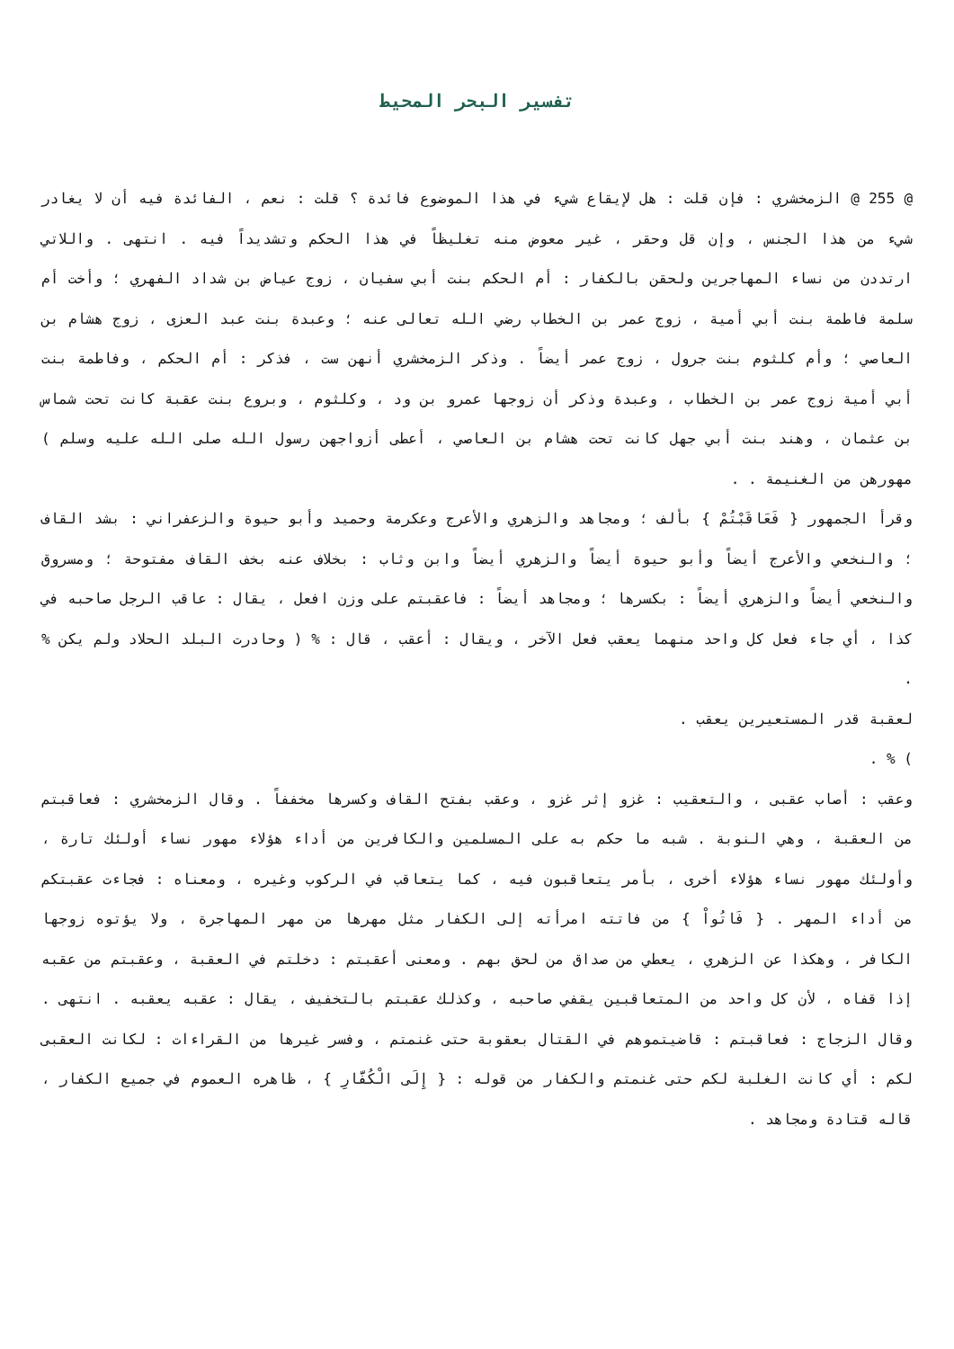تفسير البحر المحيط
@ 255 @ الزمخشري : فإن قلت : هل لإيقاع شيء في هذا الموضوع فائدة ؟ قلت : نعم ، الفائدة فيه أن لا يغادر شيء من هذا الجنس ، وإن قل وحقر ، غير معوض منه تغليظاً في هذا الحكم وتشديداً فيه . انتهى . واللاتي ارتددن من نساء المهاجرين ولحقن بالكفار : أم الحكم بنت أبي سفيان ، زوج عياض بن شداد الفهري ؛ وأخت أم سلمة فاطمة بنت أبي أمية ، زوج عمر بن الخطاب رضي الله تعالى عنه ؛ وعبدة بنت عبد العزى ، زوج هشام بن العاصي ؛ وأم كلثوم بنت جرول ، زوج عمر أيضاً . وذكر الزمخشري أنهن ست ، فذكر : أم الحكم ، وفاطمة بنت أبي أمية زوج عمر بن الخطاب ، وعبدة وذكر أن زوجها عمرو بن ود ، وكلثوم ، وبروع بنت عقبة كانت تحت شماس بن عثمان ، وهند بنت أبي جهل كانت تحت هشام بن العاصي ، أعطى أزواجهن رسول الله صلى الله عليه وسلم ) مهورهن من الغنيمة . .
وقرأ الجمهور { فَعَاقَبْتُمْ } بألف ؛ ومجاهد والزهري والأعرج وعكرمة وحميد وأبو حيوة والزعفراني : بشد القاف ؛ والنخعي والأعرج أيضاً وأبو حيوة أيضاً والزهري أيضاً وابن وثاب : بخلاف عنه بخف القاف مفتوحة ؛ ومسروق والنخعي أيضاً والزهري أيضاً : بكسرها ؛ ومجاهد أيضاً : فاعقبتم على وزن افعل ، يقال : عاقب الرجل صاحبه في كذا ، أي جاء فعل كل واحد منهما يعقب فعل الآخر ، ويقال : أعقب ، قال : % ( وحادرت البلد الحلاد ولم يكن % .
لعقبة قدر المستعيرين يعقب .
) % .
وعقب : أصاب عقبى ، والتعقيب : غزو إثر غزو ، وعقب بفتح القاف وكسرها مخففاً . وقال الزمخشري : فعاقبتم من العقبة ، وهي النوبة . شبه ما حكم به على المسلمين والكافرين من أداء هؤلاء مهور نساء أولئك تارة ، وأولئك مهور نساء هؤلاء أخرى ، بأمر يتعاقبون فيه ، كما يتعاقب في الركوب وغيره ، ومعناه : فجاءت عقبتكم من أداء المهر . { فَاتُواْ } من فاتته امرأته إلى الكفار مثل مهرها من مهر المهاجرة ، ولا يؤتوه زوجها الكافر ، وهكذا عن الزهري ، يعطي من صداق من لحق بهم . ومعنى أعقبتم : دخلتم في العقبة ، وعقبتم من عقبه إذا قفاه ، لأن كل واحد من المتعاقبين يقفي صاحبه ، وكذلك عقبتم بالتخفيف ، يقال : عقبه يعقبه . انتهى . وقال الزجاج : فعاقبتم : قاضيتموهم في القتال بعقوبة حتى غنمتم ، وفسر غيرها من القراءات : لكانت العقبى لكم : أي كانت الغلبة لكم حتى غنمتم والكفار من قوله : { إِلَى الْكُفَّارِ } ، ظاهره العموم في جميع الكفار ، قاله قتادة ومجاهد .